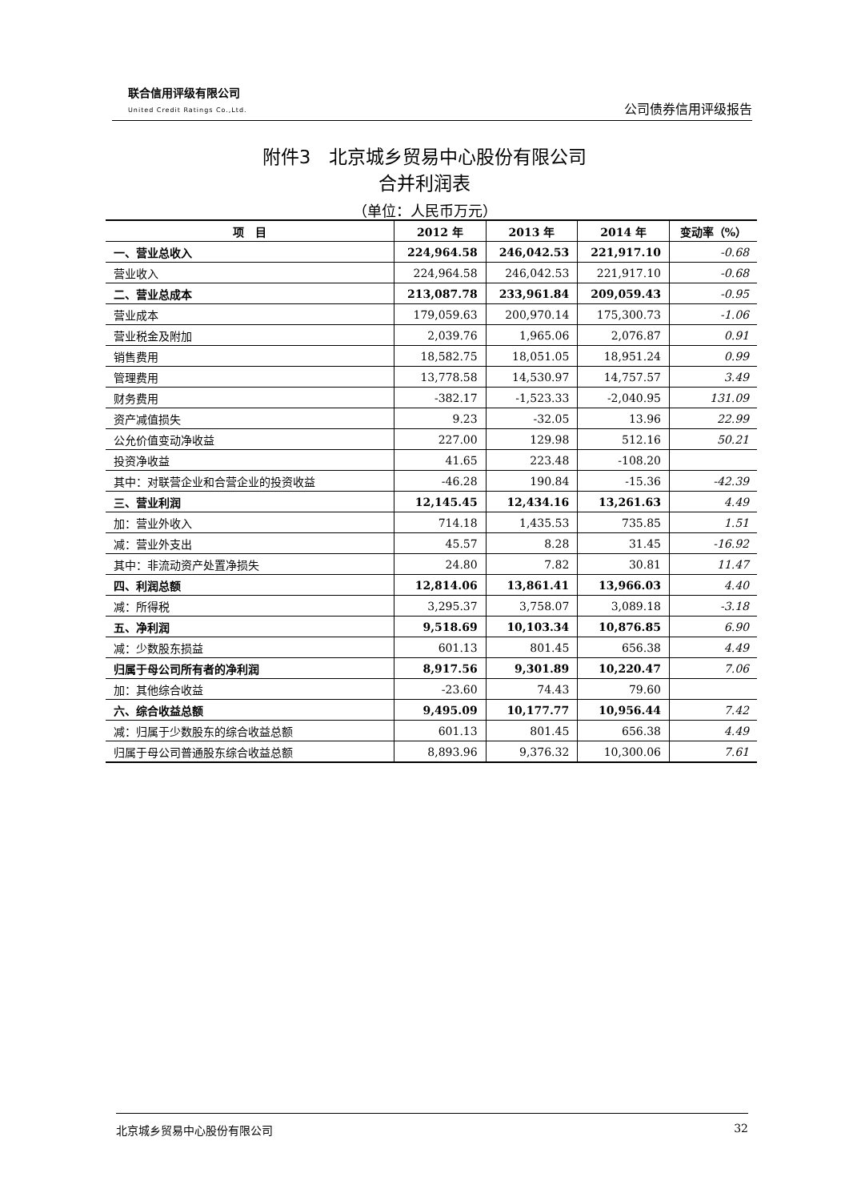联合信用评级有限公司
United Credit Ratings Co.,Ltd.
公司债券信用评级报告
附件3　北京城乡贸易中心股份有限公司
合并利润表
（单位：人民币万元）
| 项 目 | 2012 年 | 2013 年 | 2014 年 | 变动率（%） |
| --- | --- | --- | --- | --- |
| 一、营业总收入 | 224,964.58 | 246,042.53 | 221,917.10 | -0.68 |
| 营业收入 | 224,964.58 | 246,042.53 | 221,917.10 | -0.68 |
| 二、营业总成本 | 213,087.78 | 233,961.84 | 209,059.43 | -0.95 |
| 营业成本 | 179,059.63 | 200,970.14 | 175,300.73 | -1.06 |
| 营业税金及附加 | 2,039.76 | 1,965.06 | 2,076.87 | 0.91 |
| 销售费用 | 18,582.75 | 18,051.05 | 18,951.24 | 0.99 |
| 管理费用 | 13,778.58 | 14,530.97 | 14,757.57 | 3.49 |
| 财务费用 | -382.17 | -1,523.33 | -2,040.95 | 131.09 |
| 资产减值损失 | 9.23 | -32.05 | 13.96 | 22.99 |
| 公允价值变动净收益 | 227.00 | 129.98 | 512.16 | 50.21 |
| 投资净收益 | 41.65 | 223.48 | -108.20 | |
| 其中：对联营企业和合营企业的投资收益 | -46.28 | 190.84 | -15.36 | -42.39 |
| 三、营业利润 | 12,145.45 | 12,434.16 | 13,261.63 | 4.49 |
| 加：营业外收入 | 714.18 | 1,435.53 | 735.85 | 1.51 |
| 减：营业外支出 | 45.57 | 8.28 | 31.45 | -16.92 |
| 其中：非流动资产处置净损失 | 24.80 | 7.82 | 30.81 | 11.47 |
| 四、利润总额 | 12,814.06 | 13,861.41 | 13,966.03 | 4.40 |
| 减：所得税 | 3,295.37 | 3,758.07 | 3,089.18 | -3.18 |
| 五、净利润 | 9,518.69 | 10,103.34 | 10,876.85 | 6.90 |
| 减：少数股东损益 | 601.13 | 801.45 | 656.38 | 4.49 |
| 归属于母公司所有者的净利润 | 8,917.56 | 9,301.89 | 10,220.47 | 7.06 |
| 加：其他综合收益 | -23.60 | 74.43 | 79.60 | |
| 六、综合收益总额 | 9,495.09 | 10,177.77 | 10,956.44 | 7.42 |
| 减：归属于少数股东的综合收益总额 | 601.13 | 801.45 | 656.38 | 4.49 |
| 归属于母公司普通股东综合收益总额 | 8,893.96 | 9,376.32 | 10,300.06 | 7.61 |
北京城乡贸易中心股份有限公司 32